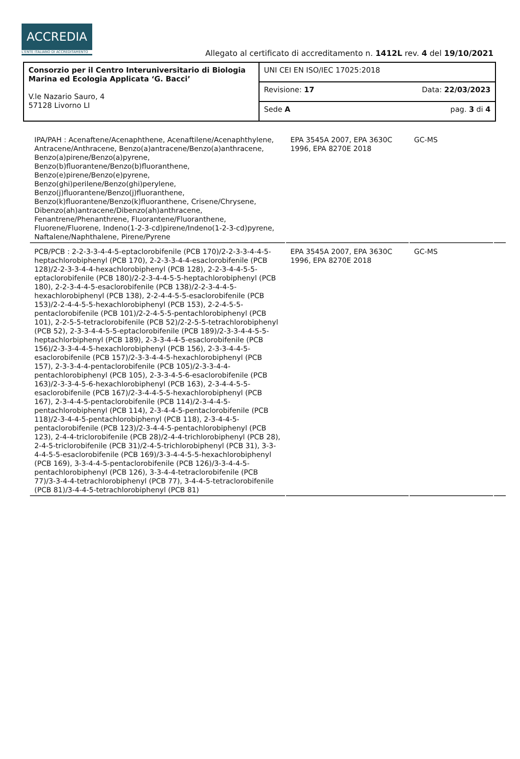ACCREDIA
L'ENTE ITALIANO DI ACCREDITAMENTO
Allegato al certificato di accreditamento n. 1412L rev. 4 del 19/10/2021
| Consorzio per il Centro Interuniversitario di Biologia Marina ed Ecologia Applicata ‘G. Bacci’ V.le Nazario Sauro, 4 57128 Livorno LI | UNI CEI EN ISO/IEC 17025:2018 |
| | Revisione: 17 Data: 22/03/2023 |
| | Sede A pag. 3 di 4 |
| IPA/PAH : Acenaftene/Acenaphthene, Acenaftilene/Acenaphthylene, Antracene/Anthracene, Benzo(a)antracene/Benzo(a)anthracene, Benzo(a)pirene/Benzo(a)pyrene, Benzo(b)fluorantene/Benzo(b)fluoranthene, Benzo(e)pirene/Benzo(e)pyrene, Benzo(ghi)perilene/Benzo(ghi)perylene, Benzo(j)fluorantene/Benzo(j)fluoranthene, Benzo(k)fluorantene/Benzo(k)fluoranthene, Crisene/Chrysene, Dibenzo(ah)antracene/Dibenzo(ah)anthracene, Fenantrene/Phenanthrene, Fluorantene/Fluoranthene, Fluorene/Fluorene, Indeno(1-2-3-cd)pirene/Indeno(1-2-3-cd)pyrene, Naftalene/Naphthalene, Pirene/Pyrene | EPA 3545A 2007, EPA 3630C 1996, EPA 8270E 2018 | GC-MS | |
| PCB/PCB : 2-2-3-3-4-4-5-eptaclorobifenile (PCB 170)/2-2-3-3-4-4-5-heptachlorobiphenyl (PCB 170), 2-2-3-3-4-4-esaclorobifenile (PCB 128)/2-2-3-3-4-4-hexachlorobiphenyl (PCB 128), 2-2-3-4-4-5-5-eptaclorobifenile (PCB 180)/2-2-3-4-4-5-5-heptachlorobiphenyl (PCB 180), 2-2-3-4-4-5-esaclorobifenile (PCB 138)/2-2-3-4-4-5-hexachlorobiphenyl (PCB 138), 2-2-4-4-5-5-esaclorobifenile (PCB 153)/2-2-4-4-5-5-hexachlorobiphenyl (PCB 153), 2-2-4-5-5-pentaclorobifenile (PCB 101)/2-2-4-5-5-pentachlorobiphenyl (PCB 101), 2-2-5-5-tetraclorobifenile (PCB 52)/2-2-5-5-tetrachlorobiphenyl (PCB 52), 2-3-3-4-4-5-5-eptaclorobifenile (PCB 189)/2-3-3-4-4-5-5-heptachlorbiphenyl (PCB 189), 2-3-3-4-4-5-esaclorobifenile (PCB 156)/2-3-3-4-4-5-hexachlorobiphenyl (PCB 156), 2-3-3-4-4-5-esaclorobifenile (PCB 157)/2-3-3-4-4-5-hexachlorobiphenyl (PCB 157), 2-3-3-4-4-pentaclorobifenile (PCB 105)/2-3-3-4-4-pentachlorobiphenyl (PCB 105), 2-3-3-4-5-6-esaclorobifenile (PCB 163)/2-3-3-4-5-6-hexachlorobiphenyl (PCB 163), 2-3-4-4-5-5-esaclorobifenile (PCB 167)/2-3-4-4-5-5-hexachlorobiphenyl (PCB 167), 2-3-4-4-5-pentaclorobifenile (PCB 114)/2-3-4-4-5-pentachlorobiphenyl (PCB 114), 2-3-4-4-5-pentaclorobifenile (PCB 118)/2-3-4-4-5-pentachlorobiphenyl (PCB 118), 2-3-4-4-5-pentaclorobifenile (PCB 123)/2-3-4-4-5-pentachlorobiphenyl (PCB 123), 2-4-4-triclorobifenile (PCB 28)/2-4-4-trichlorobiphenyl (PCB 28), 2-4-5-triclorobifenile (PCB 31)/2-4-5-trichlorobiphenyl (PCB 31), 3-3-4-4-5-5-esaclorobifenile (PCB 169)/3-3-4-4-5-5-hexachlorobiphenyl (PCB 169), 3-3-4-4-5-pentaclorobifenile (PCB 126)/3-3-4-4-5-pentachlorobiphenyl (PCB 126), 3-3-4-4-tetraclorobifenile (PCB 77)/3-3-4-4-tetrachlorobiphenyl (PCB 77), 3-4-4-5-tetraclorobifenile (PCB 81)/3-4-4-5-tetrachlorobiphenyl (PCB 81) | EPA 3545A 2007, EPA 3630C 1996, EPA 8270E 2018 | GC-MS | |